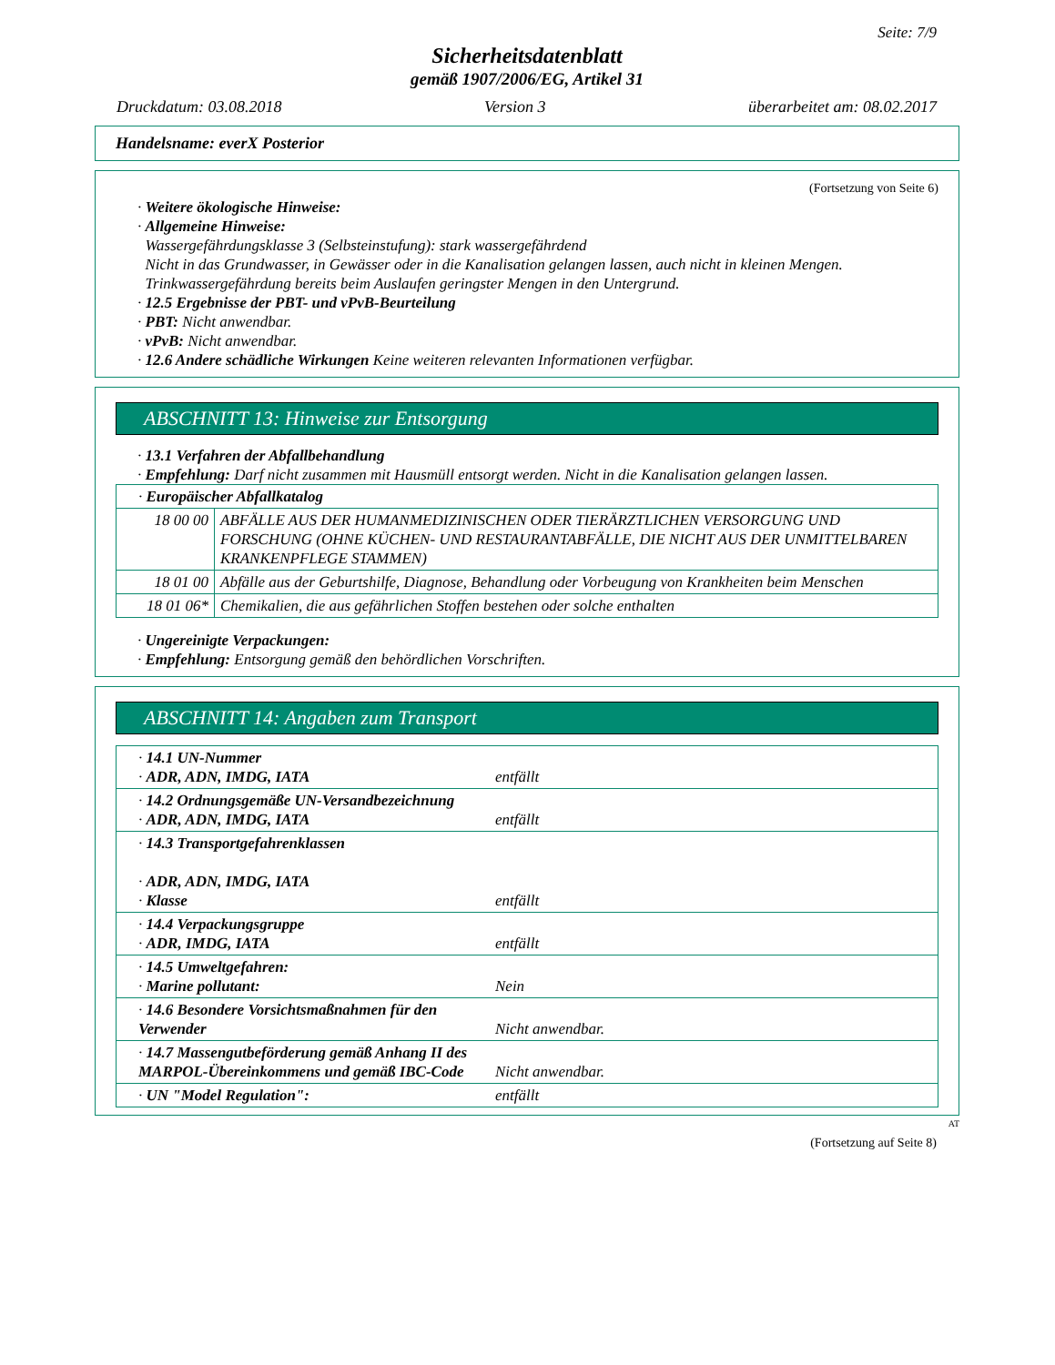Seite: 7/9
Sicherheitsdatenblatt
gemäß 1907/2006/EG, Artikel 31
Druckdatum: 03.08.2018 Version 3 überarbeitet am: 08.02.2017
Handelsname: everX Posterior
(Fortsetzung von Seite 6)
· Weitere ökologische Hinweise:
· Allgemeine Hinweise:
Wassergefährdungsklasse 3 (Selbsteinstufung): stark wassergefährdend
Nicht in das Grundwasser, in Gewässer oder in die Kanalisation gelangen lassen, auch nicht in kleinen Mengen.
Trinkwassergefährdung bereits beim Auslaufen geringster Mengen in den Untergrund.
· 12.5 Ergebnisse der PBT- und vPvB-Beurteilung
· PBT: Nicht anwendbar.
· vPvB: Nicht anwendbar.
· 12.6 Andere schädliche Wirkungen Keine weiteren relevanten Informationen verfügbar.
ABSCHNITT 13: Hinweise zur Entsorgung
· 13.1 Verfahren der Abfallbehandlung
· Empfehlung: Darf nicht zusammen mit Hausmüll entsorgt werden. Nicht in die Kanalisation gelangen lassen.
| · Europäischer Abfallkatalog | |
| 18 00 00 | ABFÄLLE AUS DER HUMANMEDIZINISCHEN ODER TIERÄRZTLICHEN VERSORGUNG UND FORSCHUNG (OHNE KÜCHEN- UND RESTAURANTABFÄLLE, DIE NICHT AUS DER UNMITTELBAREN KRANKENPFLEGE STAMMEN) |
| 18 01 00 | Abfälle aus der Geburtshilfe, Diagnose, Behandlung oder Vorbeugung von Krankheiten beim Menschen |
| 18 01 06* | Chemikalien, die aus gefährlichen Stoffen bestehen oder solche enthalten |
· Ungereinigte Verpackungen:
· Empfehlung: Entsorgung gemäß den behördlichen Vorschriften.
ABSCHNITT 14: Angaben zum Transport
| · 14.1 UN-Nummer · ADR, ADN, IMDG, IATA | entfällt |
| · 14.2 Ordnungsgemäße UN-Versandbezeichnung · ADR, ADN, IMDG, IATA | entfällt |
| · 14.3 Transportgefahrenklassen · ADR, ADN, IMDG, IATA · Klasse | entfällt |
| · 14.4 Verpackungsgruppe · ADR, IMDG, IATA | entfällt |
| · 14.5 Umweltgefahren: · Marine pollutant: | Nein |
| · 14.6 Besondere Vorsichtsmaßnahmen für den Verwender | Nicht anwendbar. |
| · 14.7 Massengutbeförderung gemäß Anhang II des MARPOL-Übereinkommens und gemäß IBC-Code | Nicht anwendbar. |
| · UN "Model Regulation": | entfällt |
AT
(Fortsetzung auf Seite 8)